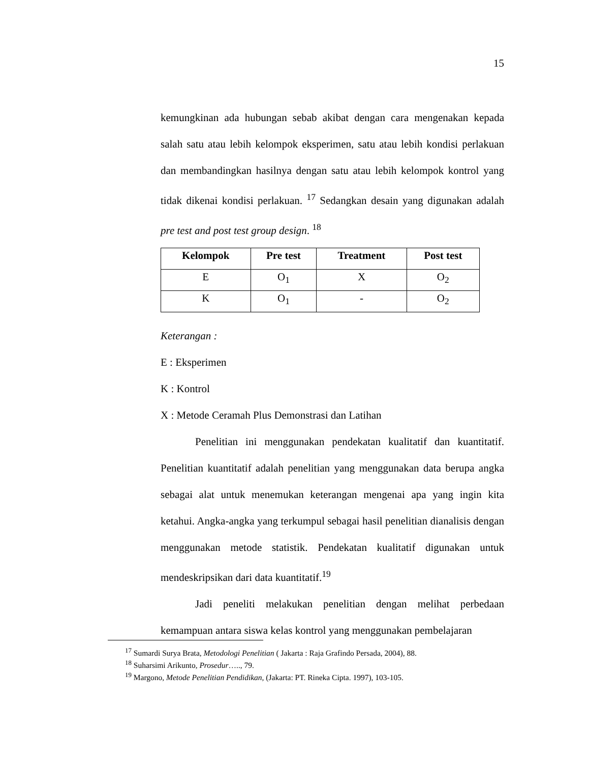15
kemungkinan ada hubungan sebab akibat dengan cara mengenakan kepada salah satu atau lebih kelompok eksperimen, satu atau lebih kondisi perlakuan dan membandingkan hasilnya dengan satu atau lebih kelompok kontrol yang tidak dikenai kondisi perlakuan. <sup>17</sup> Sedangkan desain yang digunakan adalah pre test and post test group design. <sup>18</sup>
| Kelompok | Pre test | Treatment | Post test |
| --- | --- | --- | --- |
| E | O<sub>1</sub> | X | O<sub>2</sub> |
| K | O<sub>1</sub> | - | O<sub>2</sub> |
Keterangan :
E : Eksperimen
K : Kontrol
X : Metode Ceramah Plus Demonstrasi dan Latihan
Penelitian ini menggunakan pendekatan kualitatif dan kuantitatif. Penelitian kuantitatif adalah penelitian yang menggunakan data berupa angka sebagai alat untuk menemukan keterangan mengenai apa yang ingin kita ketahui. Angka-angka yang terkumpul sebagai hasil penelitian dianalisis dengan menggunakan metode statistik. Pendekatan kualitatif digunakan untuk mendeskripsikan dari data kuantitatif.<sup>19</sup>
Jadi peneliti melakukan penelitian dengan melihat perbedaan kemampuan antara siswa kelas kontrol yang menggunakan pembelajaran
<sup>17</sup> Sumardi Surya Brata, Metodologi Penelitian ( Jakarta : Raja Grafindo Persada, 2004), 88.
<sup>18</sup> Suharsimi Arikunto, Prosedur….., 79.
<sup>19</sup> Margono, Metode Penelitian Pendidikan, (Jakarta: PT. Rineka Cipta. 1997), 103-105.